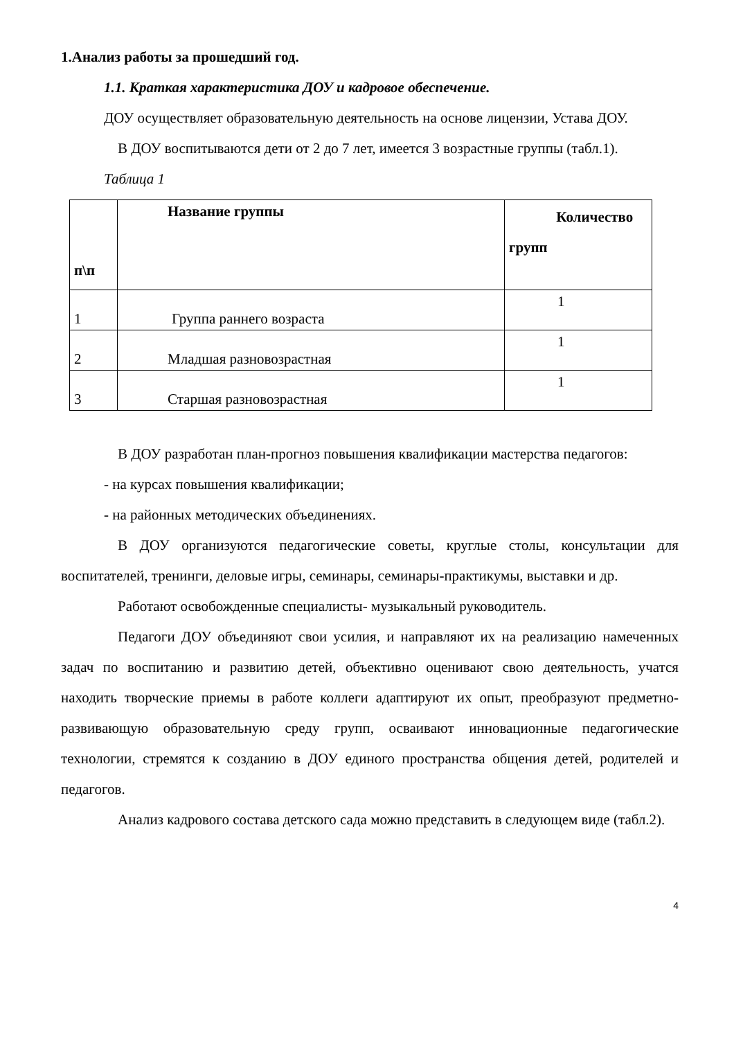1.Анализ работы за прошедший год.
1.1. Краткая характеристика ДОУ и кадровое обеспечение.
ДОУ осуществляет образовательную деятельность на основе лицензии, Устава ДОУ.
В ДОУ воспитываются дети от 2 до 7 лет, имеется 3 возрастные группы (табл.1).
Таблица 1
| п\п | Название группы | Количество групп |
| --- | --- | --- |
| 1 | Группа раннего возраста | 1 |
| 2 | Младшая разновозрастная | 1 |
| 3 | Старшая разновозрастная | 1 |
В ДОУ разработан план-прогноз повышения квалификации мастерства педагогов:
- на курсах повышения квалификации;
- на районных методических объединениях.
В ДОУ организуются педагогические советы, круглые столы, консультации для воспитателей, тренинги, деловые игры, семинары, семинары-практикумы, выставки и др.
Работают освобожденные специалисты- музыкальный руководитель.
Педагоги ДОУ объединяют свои усилия, и направляют их на реализацию намеченных задач по воспитанию и развитию детей, объективно оценивают свою деятельность, учатся находить творческие приемы в работе коллеги адаптируют их опыт, преобразуют предметно-развивающую образовательную среду групп, осваивают инновационные педагогические технологии, стремятся к созданию в ДОУ единого пространства общения детей, родителей и педагогов.
Анализ кадрового состава детского сада можно представить в следующем виде (табл.2).
4